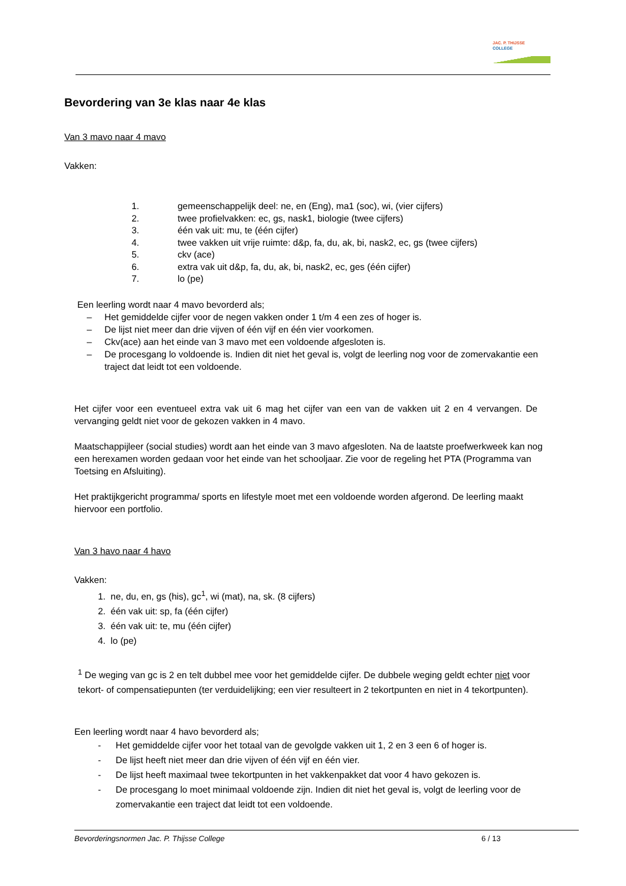JAC. P. THIJSSE
COLLEGE
Bevordering van 3e klas naar 4e klas
Van 3 mavo naar 4 mavo
Vakken:
1. gemeenschappelijk deel: ne, en (Eng), ma1 (soc), wi, (vier cijfers)
2. twee profielvakken: ec, gs, nask1, biologie (twee cijfers)
3. één vak uit: mu, te (één cijfer)
4. twee vakken uit vrije ruimte: d&p, fa, du, ak, bi, nask2, ec, gs (twee cijfers)
5. ckv (ace)
6. extra vak uit d&p, fa, du, ak, bi, nask2, ec, ges (één cijfer)
7. lo (pe)
Een leerling wordt naar 4 mavo bevorderd als;
– Het gemiddelde cijfer voor de negen vakken onder 1 t/m 4 een zes of hoger is.
– De lijst niet meer dan drie vijven of één vijf en één vier voorkomen.
– Ckv(ace) aan het einde van 3 mavo met een voldoende afgesloten is.
– De procesgang lo voldoende is. Indien dit niet het geval is, volgt de leerling nog voor de zomervakantie een traject dat leidt tot een voldoende.
Het cijfer voor een eventueel extra vak uit 6 mag het cijfer van een van de vakken uit 2 en 4 vervangen. De vervanging geldt niet voor de gekozen vakken in 4 mavo.
Maatschappijleer (social studies) wordt aan het einde van 3 mavo afgesloten. Na de laatste proefwerkweek kan nog een herexamen worden gedaan voor het einde van het schooljaar. Zie voor de regeling het PTA (Programma van Toetsing en Afsluiting).
Het praktijkgericht programma/ sports en lifestyle moet met een voldoende worden afgerond. De leerling maakt hiervoor een portfolio.
Van 3 havo naar 4 havo
Vakken:
1. ne, du, en, gs (his), gc<sup>1</sup>, wi (mat), na, sk. (8 cijfers)
2. één vak uit: sp, fa (één cijfer)
3. één vak uit: te, mu (één cijfer)
4. lo (pe)
<sup>1</sup> De weging van gc is 2 en telt dubbel mee voor het gemiddelde cijfer. De dubbele weging geldt echter niet voor tekort- of compensatiepunten (ter verduidelijking; een vier resulteert in 2 tekortpunten en niet in 4 tekortpunten).
Een leerling wordt naar 4 havo bevorderd als;
- Het gemiddelde cijfer voor het totaal van de gevolgde vakken uit 1, 2 en 3 een 6 of hoger is.
- De lijst heeft niet meer dan drie vijven of één vijf en één vier.
- De lijst heeft maximaal twee tekortpunten in het vakkenpakket dat voor 4 havo gekozen is.
- De procesgang lo moet minimaal voldoende zijn. Indien dit niet het geval is, volgt de leerling voor de zomervakantie een traject dat leidt tot een voldoende.
Bevorderingsnormen Jac. P. Thijsse College 6 / 13